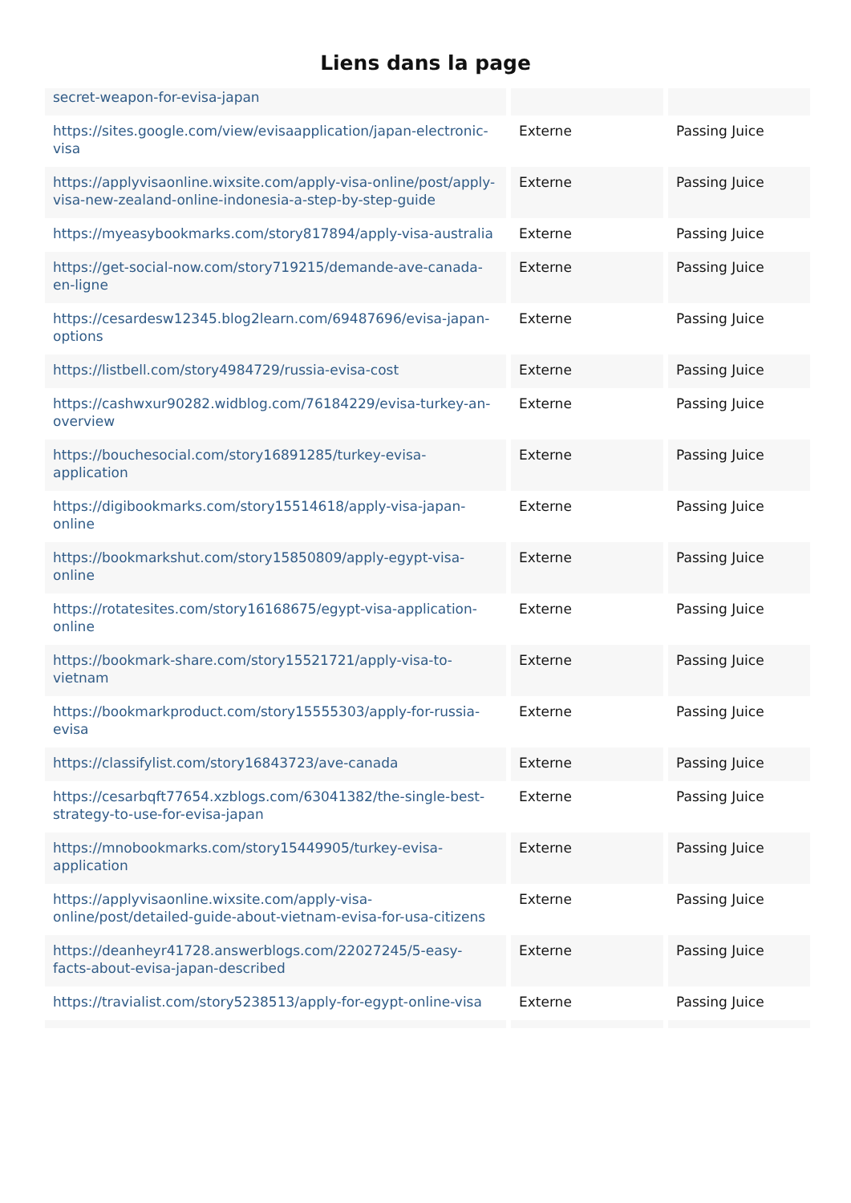Liens dans la page
| secret-weapon-for-evisa-japan | | |
| https://sites.google.com/view/evisaapplication/japan-electronic-visa | Externe | Passing Juice |
| https://applyvisaonline.wixsite.com/apply-visa-online/post/apply-visa-new-zealand-online-indonesia-a-step-by-step-guide | Externe | Passing Juice |
| https://myeasybookmarks.com/story817894/apply-visa-australia | Externe | Passing Juice |
| https://get-social-now.com/story719215/demande-ave-canada-en-ligne | Externe | Passing Juice |
| https://cesardesw12345.blog2learn.com/69487696/evisa-japan-options | Externe | Passing Juice |
| https://listbell.com/story4984729/russia-evisa-cost | Externe | Passing Juice |
| https://cashwxur90282.widblog.com/76184229/evisa-turkey-an-overview | Externe | Passing Juice |
| https://bouchesocial.com/story16891285/turkey-evisa-application | Externe | Passing Juice |
| https://digibookmarks.com/story15514618/apply-visa-japan-online | Externe | Passing Juice |
| https://bookmarkshut.com/story15850809/apply-egypt-visa-online | Externe | Passing Juice |
| https://rotatesites.com/story16168675/egypt-visa-application-online | Externe | Passing Juice |
| https://bookmark-share.com/story15521721/apply-visa-to-vietnam | Externe | Passing Juice |
| https://bookmarkproduct.com/story15555303/apply-for-russia-evisa | Externe | Passing Juice |
| https://classifylist.com/story16843723/ave-canada | Externe | Passing Juice |
| https://cesarbqft77654.xzblogs.com/63041382/the-single-best-strategy-to-use-for-evisa-japan | Externe | Passing Juice |
| https://mnobookmarks.com/story15449905/turkey-evisa-application | Externe | Passing Juice |
| https://applyvisaonline.wixsite.com/apply-visa-online/post/detailed-guide-about-vietnam-evisa-for-usa-citizens | Externe | Passing Juice |
| https://deanheyr41728.answerblogs.com/22027245/5-easy-facts-about-evisa-japan-described | Externe | Passing Juice |
| https://travialist.com/story5238513/apply-for-egypt-online-visa | Externe | Passing Juice |